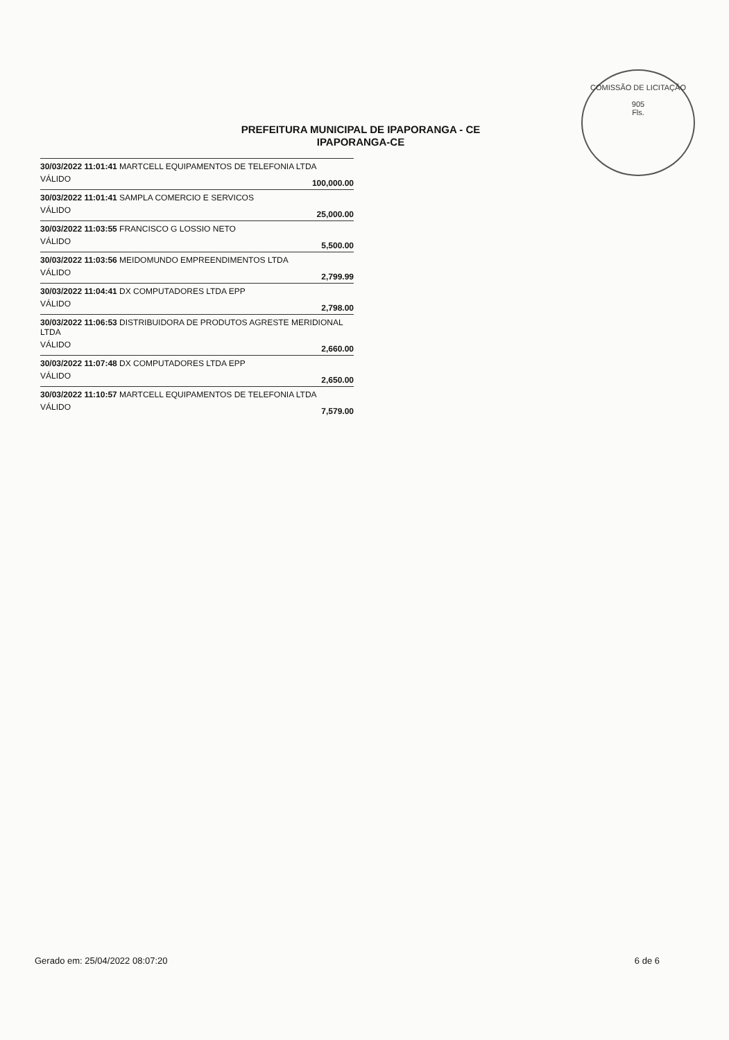COMISSÃO DE LICITAÇÃO
905
Fls.
PREFEITURA MUNICIPAL DE IPAPORANGA - CE
IPAPORANGA-CE
| 30/03/2022 11:01:41 MARTCELL EQUIPAMENTOS DE TELEFONIA LTDA | |
| VÁLIDO | 100,000.00 |
| 30/03/2022 11:01:41 SAMPLA COMERCIO E SERVICOS | |
| VÁLIDO | 25,000.00 |
| 30/03/2022 11:03:55 FRANCISCO G LOSSIO NETO | |
| VÁLIDO | 5,500.00 |
| 30/03/2022 11:03:56 MEIDOMUNDO EMPREENDIMENTOS LTDA | |
| VÁLIDO | 2,799.99 |
| 30/03/2022 11:04:41 DX COMPUTADORES LTDA EPP | |
| VÁLIDO | 2,798.00 |
| 30/03/2022 11:06:53 DISTRIBUIDORA DE PRODUTOS AGRESTE MERIDIONAL LTDA | |
| VÁLIDO | 2,660.00 |
| 30/03/2022 11:07:48 DX COMPUTADORES LTDA EPP | |
| VÁLIDO | 2,650.00 |
| 30/03/2022 11:10:57 MARTCELL EQUIPAMENTOS DE TELEFONIA LTDA | |
| VÁLIDO | 7,579.00 |
Gerado em: 25/04/2022 08:07:20 6 de 6